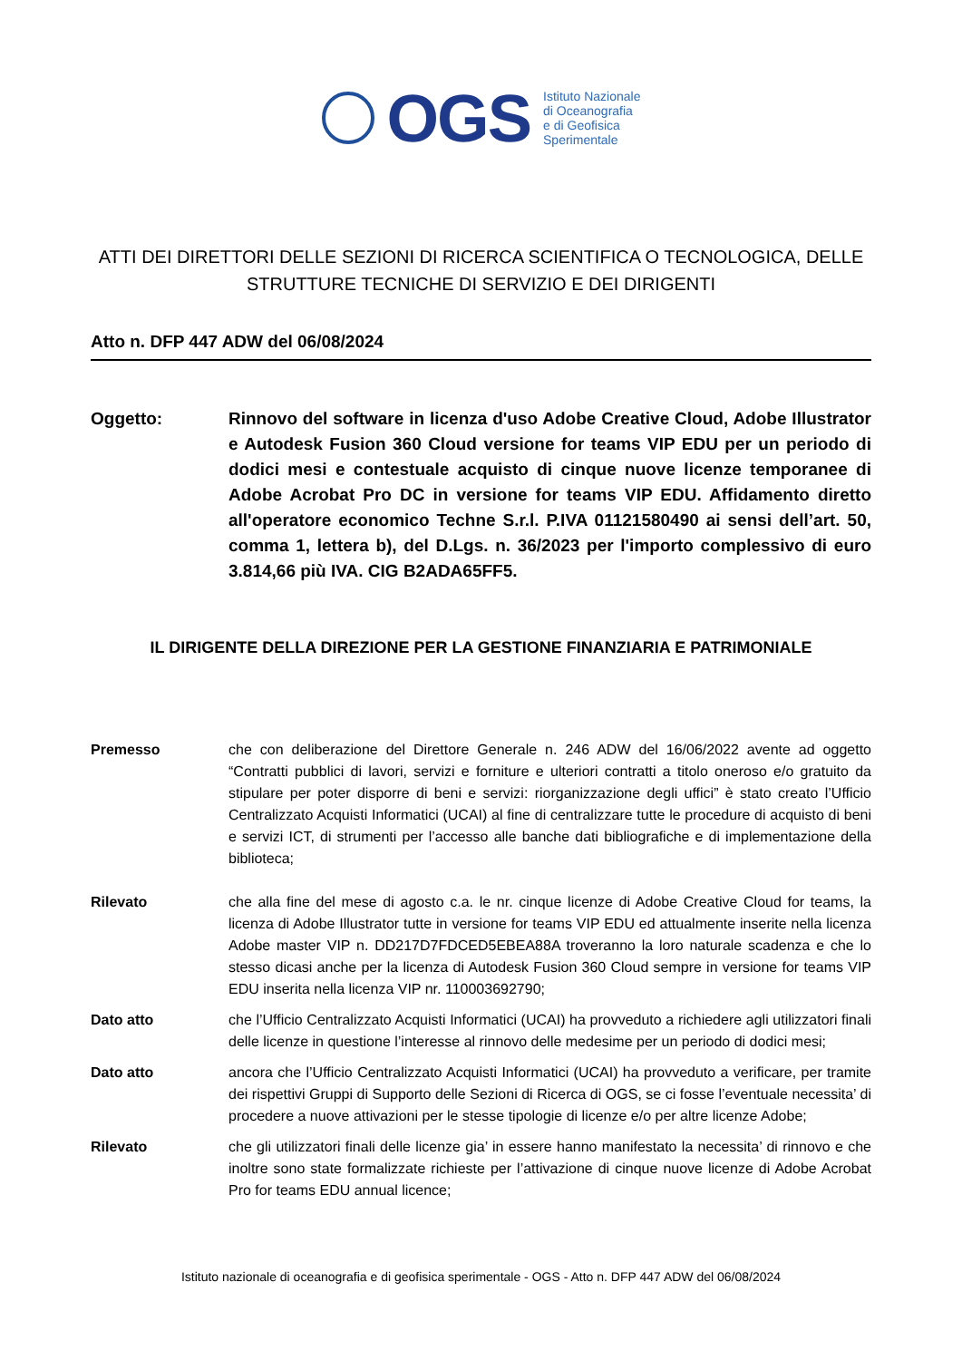OGS
Istituto Nazionale
di Oceanografia
e di Geofisica
Sperimentale
ATTI DEI DIRETTORI DELLE SEZIONI DI RICERCA SCIENTIFICA O TECNOLOGICA, DELLE STRUTTURE TECNICHE DI SERVIZIO E DEI DIRIGENTI
Atto n. DFP 447 ADW del 06/08/2024
Oggetto: Rinnovo del software in licenza d'uso Adobe Creative Cloud, Adobe Illustrator e Autodesk Fusion 360 Cloud versione for teams VIP EDU per un periodo di dodici mesi e contestuale acquisto di cinque nuove licenze temporanee di Adobe Acrobat Pro DC in versione for teams VIP EDU. Affidamento diretto all'operatore economico Techne S.r.l. P.IVA 01121580490 ai sensi dell’art. 50, comma 1, lettera b), del D.Lgs. n. 36/2023 per l'importo complessivo di euro 3.814,66 più IVA. CIG B2ADA65FF5.
IL DIRIGENTE DELLA DIREZIONE PER LA GESTIONE FINANZIARIA E PATRIMONIALE
Premesso che con deliberazione del Direttore Generale n. 246 ADW del 16/06/2022 avente ad oggetto “Contratti pubblici di lavori, servizi e forniture e ulteriori contratti a titolo oneroso e/o gratuito da stipulare per poter disporre di beni e servizi: riorganizzazione degli uffici” è stato creato l’Ufficio Centralizzato Acquisti Informatici (UCAI) al fine di centralizzare tutte le procedure di acquisto di beni e servizi ICT, di strumenti per l’accesso alle banche dati bibliografiche e di implementazione della biblioteca;
Rilevato che alla fine del mese di agosto c.a. le nr. cinque licenze di Adobe Creative Cloud for teams, la licenza di Adobe Illustrator tutte in versione for teams VIP EDU ed attualmente inserite nella licenza Adobe master VIP n. DD217D7FDCED5EBEA88A troveranno la loro naturale scadenza e che lo stesso dicasi anche per la licenza di Autodesk Fusion 360 Cloud sempre in versione for teams VIP EDU inserita nella licenza VIP nr. 110003692790;
Dato atto che l’Ufficio Centralizzato Acquisti Informatici (UCAI) ha provveduto a richiedere agli utilizzatori finali delle licenze in questione l’interesse al rinnovo delle medesime per un periodo di dodici mesi;
Dato atto ancora che l’Ufficio Centralizzato Acquisti Informatici (UCAI) ha provveduto a verificare, per tramite dei rispettivi Gruppi di Supporto delle Sezioni di Ricerca di OGS, se ci fosse l’eventuale necessita’ di procedere a nuove attivazioni per le stesse tipologie di licenze e/o per altre licenze Adobe;
Rilevato che gli utilizzatori finali delle licenze gia’ in essere hanno manifestato la necessita’ di rinnovo e che inoltre sono state formalizzate richieste per l’attivazione di cinque nuove licenze di Adobe Acrobat Pro for teams EDU annual licence;
Istituto nazionale di oceanografia e di geofisica sperimentale - OGS - Atto n. DFP 447 ADW del 06/08/2024